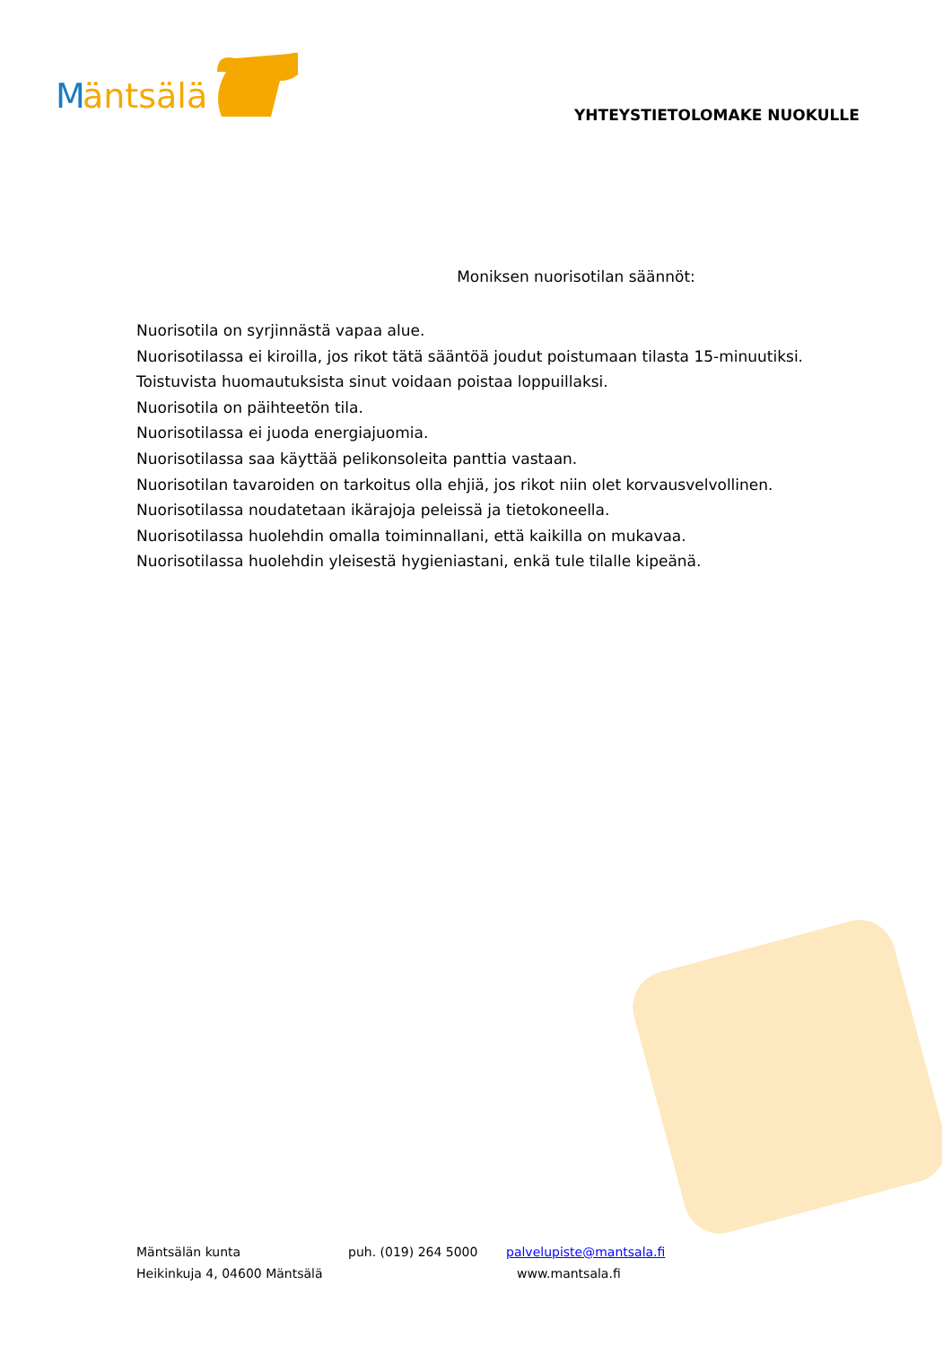M
äntsälä
YHTEYSTIETOLOMAKE NUOKULLE
Moniksen nuorisotilan säännöt:
Nuorisotila on syrjinnästä vapaa alue.
Nuorisotilassa ei kiroilla, jos rikot tätä sääntöä joudut poistumaan tilasta 15-minuutiksi.
Toistuvista huomautuksista sinut voidaan poistaa loppuillaksi.
Nuorisotila on päihteetön tila.
Nuorisotilassa ei juoda energiajuomia.
Nuorisotilassa saa käyttää pelikonsoleita panttia vastaan.
Nuorisotilan tavaroiden on tarkoitus olla ehjiä, jos rikot niin olet korvausvelvollinen.
Nuorisotilassa noudatetaan ikärajoja peleissä ja tietokoneella.
Nuorisotilassa huolehdin omalla toiminnallani, että kaikilla on mukavaa.
Nuorisotilassa huolehdin yleisestä hygieniastani, enkä tule tilalle kipeänä.
Mäntsälän kunta puh. (019) 264 5000 palvelupiste@mantsala.fi
Heikinkuja 4, 04600 Mäntsälä www.mantsala.fi